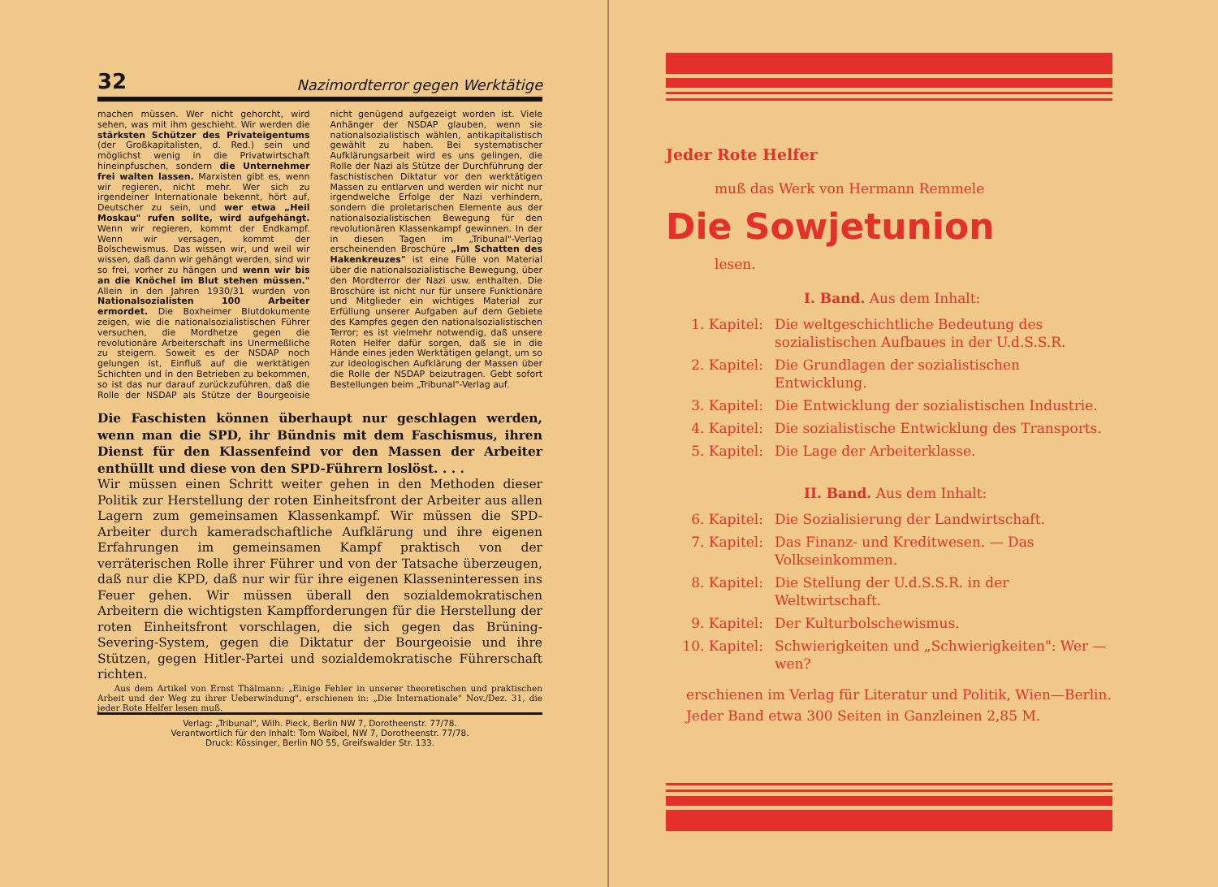32 Nazimordterror gegen Werktätige
machen müssen. Wer nicht gehorcht, wird sehen, was mit ihm geschieht. Wir werden die stärksten Schützer des Privateigentums (der Großkapitalisten, d. Red.) sein und möglichst wenig in die Privatwirtschaft hineinpfuschen, sondern die Unternehmer frei walten lassen. Marxisten gibt es, wenn wir regieren, nicht mehr. Wer sich zu irgendeiner Internationale bekennt, hört auf, Deutscher zu sein, und wer etwa „Heil Moskau" rufen sollte, wird aufgehängt. Wenn wir regieren, kommt der Endkampf. Wenn wir versagen, kommt der Bolschewismus. Das wissen wir, und weil wir wissen, daß dann wir gehängt werden, sind wir so frei, vorher zu hängen und wenn wir bis an die Knöchel im Blut stehen müssen." Allein in den Jahren 1930/31 wurden von Nationalsozialisten 100 Arbeiter ermordet. Die Boxheimer Blutdokumente zeigen, wie die nationalsozialistischen Führer versuchen, die Mordhetze gegen die revolutionäre Arbeiterschaft ins Unermeßliche zu steigern. Soweit es der NSDAP noch gelungen ist, Einfluß auf die werktätigen Schichten und in den Betrieben zu bekommen, so ist das nur darauf zurückzuführen, daß die Rolle der NSDAP als Stütze der Bourgeoisie nicht genügend aufgezeigt worden ist. Viele Anhänger der NSDAP glauben, wenn sie nationalsozialistisch wählen, antikapitalistisch gewählt zu haben. Bei systematischer Aufklärungsarbeit wird es uns gelingen, die Rolle der Nazi als Stütze der Durchführung der faschistischen Diktatur vor den werktätigen Massen zu entlarven und werden wir nicht nur irgendwelche Erfolge der Nazi verhindern, sondern die proletarischen Elemente aus der nationalsozialistischen Bewegung für den revolutionären Klassenkampf gewinnen. In der in diesen Tagen im „Tribunal"-Verlag erscheinenden Broschüre „Im Schatten des Hakenkreuzes" ist eine Fülle von Material über die nationalsozialistische Bewegung, über den Mordterror der Nazi usw. enthalten. Die Broschüre ist nicht nur für unsere Funktionäre und Mitglieder ein wichtiges Material zur Erfüllung unserer Aufgaben auf dem Gebiete des Kampfes gegen den nationalsozialistischen Terror; es ist vielmehr notwendig, daß unsere Roten Helfer dafür sorgen, daß sie in die Hände eines jeden Werktätigen gelangt, um so zur ideologischen Aufklärung der Massen über die Rolle der NSDAP beizutragen. Gebt sofort Bestellungen beim „Tribunal"-Verlag auf.
Die Faschisten können überhaupt nur geschlagen werden, wenn man die SPD, ihr Bündnis mit dem Faschismus, ihren Dienst für den Klassenfeind vor den Massen der Arbeiter enthüllt und diese von den SPD-Führern loslöst. . . .
Wir müssen einen Schritt weiter gehen in den Methoden dieser Politik zur Herstellung der roten Einheitsfront der Arbeiter aus allen Lagern zum gemeinsamen Klassenkampf. Wir müssen die SPD-Arbeiter durch kameradschaftliche Aufklärung und ihre eigenen Erfahrungen im gemeinsamen Kampf praktisch von der verräterischen Rolle ihrer Führer und von der Tatsache überzeugen, daß nur die KPD, daß nur wir für ihre eigenen Klasseninteressen ins Feuer gehen. Wir müssen überall den sozialdemokratischen Arbeitern die wichtigsten Kampfforderungen für die Herstellung der roten Einheitsfront vorschlagen, die sich gegen das Brüning-Severing-System, gegen die Diktatur der Bourgeoisie und ihre Stützen, gegen Hitler-Partei und sozialdemokratische Führerschaft richten.
Aus dem Artikel von Ernst Thälmann: „Einige Fehler in unserer theoretischen und praktischen Arbeit und der Weg zu ihrer Ueberwindung", erschienen in: „Die Internationale" Nov./Dez. 31, die jeder Rote Helfer lesen muß.
Verlag: „Tribunal", Wilh. Pieck, Berlin NW 7, Dorotheenstr. 77/78.
Verantwortlich für den Inhalt: Tom Waibel, NW 7, Dorotheenstr. 77/78.
Druck: Kössinger, Berlin NO 55, Greifswalder Str. 133.
Jeder Rote Helfer
muß das Werk von Hermann Remmele
Die Sowjetunion
lesen.
I. Band. Aus dem Inhalt:
1. Kapitel: Die weltgeschichtliche Bedeutung des sozialistischen Aufbaues in der U.d.S.S.R.
2. Kapitel: Die Grundlagen der sozialistischen Entwicklung.
3. Kapitel: Die Entwicklung der sozialistischen Industrie.
4. Kapitel: Die sozialistische Entwicklung des Transports.
5. Kapitel: Die Lage der Arbeiterklasse.
II. Band. Aus dem Inhalt:
6. Kapitel: Die Sozialisierung der Landwirtschaft.
7. Kapitel: Das Finanz- und Kreditwesen. — Das Volkseinkommen.
8. Kapitel: Die Stellung der U.d.S.S.R. in der Weltwirtschaft.
9. Kapitel: Der Kulturbolschewismus.
10. Kapitel: Schwierigkeiten und „Schwierigkeiten": Wer — wen?
erschienen im Verlag für Literatur und Politik, Wien—Berlin. Jeder Band etwa 300 Seiten in Ganzleinen 2,85 M.